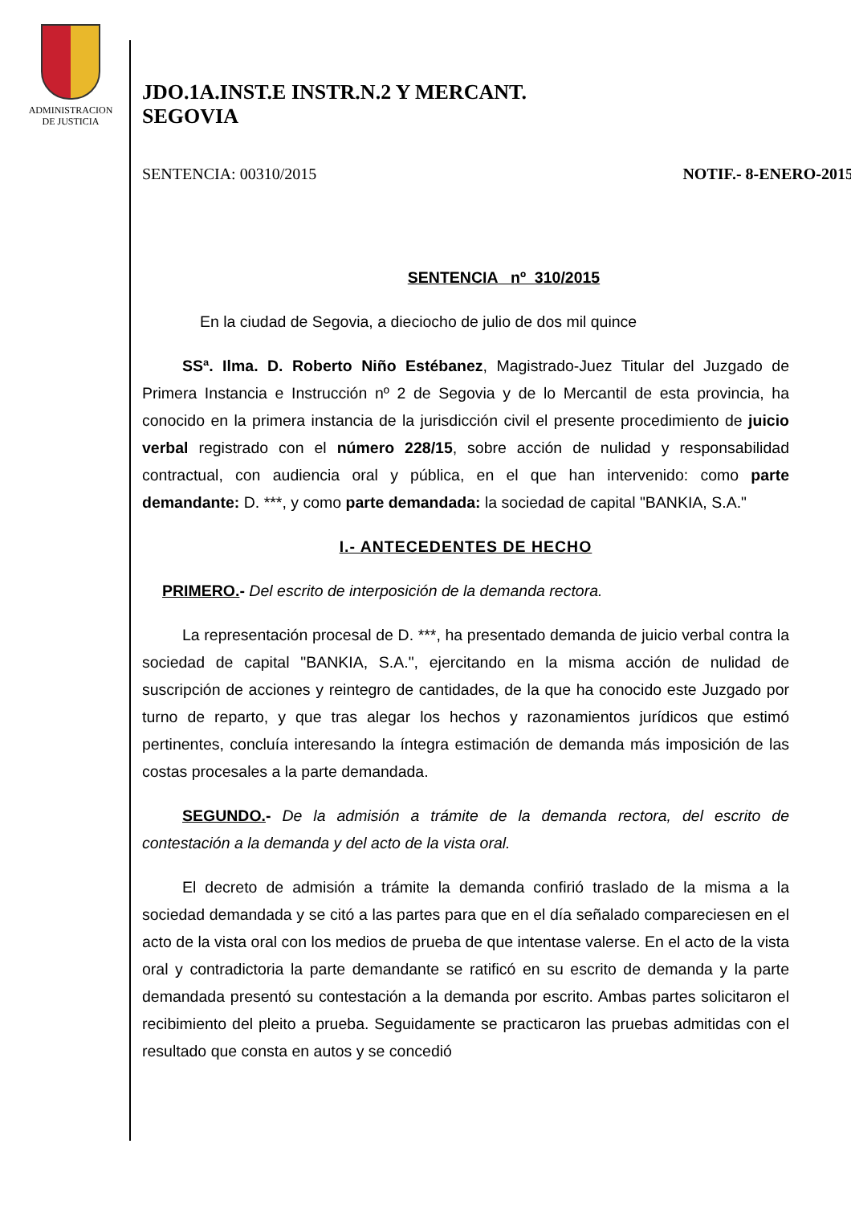ADMINISTRACION
DE JUSTICIA
JDO.1A.INST.E INSTR.N.2 Y MERCANT.
SEGOVIA
SENTENCIA: 00310/2015 NOTIF.- 8-ENERO-2015
SENTENCIA nº 310/2015
En la ciudad de Segovia, a dieciocho de julio de dos mil quince
SSª. Ilma. D. Roberto Niño Estébanez, Magistrado-Juez Titular del Juzgado de Primera Instancia e Instrucción nº 2 de Segovia y de lo Mercantil de esta provincia, ha conocido en la primera instancia de la jurisdicción civil el presente procedimiento de juicio verbal registrado con el número 228/15, sobre acción de nulidad y responsabilidad contractual, con audiencia oral y pública, en el que han intervenido: como parte demandante: D. ***, y como parte demandada: la sociedad de capital "BANKIA, S.A."
I.- ANTECEDENTES DE HECHO
PRIMERO.- Del escrito de interposición de la demanda rectora.
La representación procesal de D. ***, ha presentado demanda de juicio verbal contra la sociedad de capital "BANKIA, S.A.", ejercitando en la misma acción de nulidad de suscripción de acciones y reintegro de cantidades, de la que ha conocido este Juzgado por turno de reparto, y que tras alegar los hechos y razonamientos jurídicos que estimó pertinentes, concluía interesando la íntegra estimación de demanda más imposición de las costas procesales a la parte demandada.
SEGUNDO.- De la admisión a trámite de la demanda rectora, del escrito de contestación a la demanda y del acto de la vista oral.
El decreto de admisión a trámite la demanda confirió traslado de la misma a la sociedad demandada y se citó a las partes para que en el día señalado compareciesen en el acto de la vista oral con los medios de prueba de que intentase valerse. En el acto de la vista oral y contradictoria la parte demandante se ratificó en su escrito de demanda y la parte demandada presentó su contestación a la demanda por escrito. Ambas partes solicitaron el recibimiento del pleito a prueba. Seguidamente se practicaron las pruebas admitidas con el resultado que consta en autos y se concedió